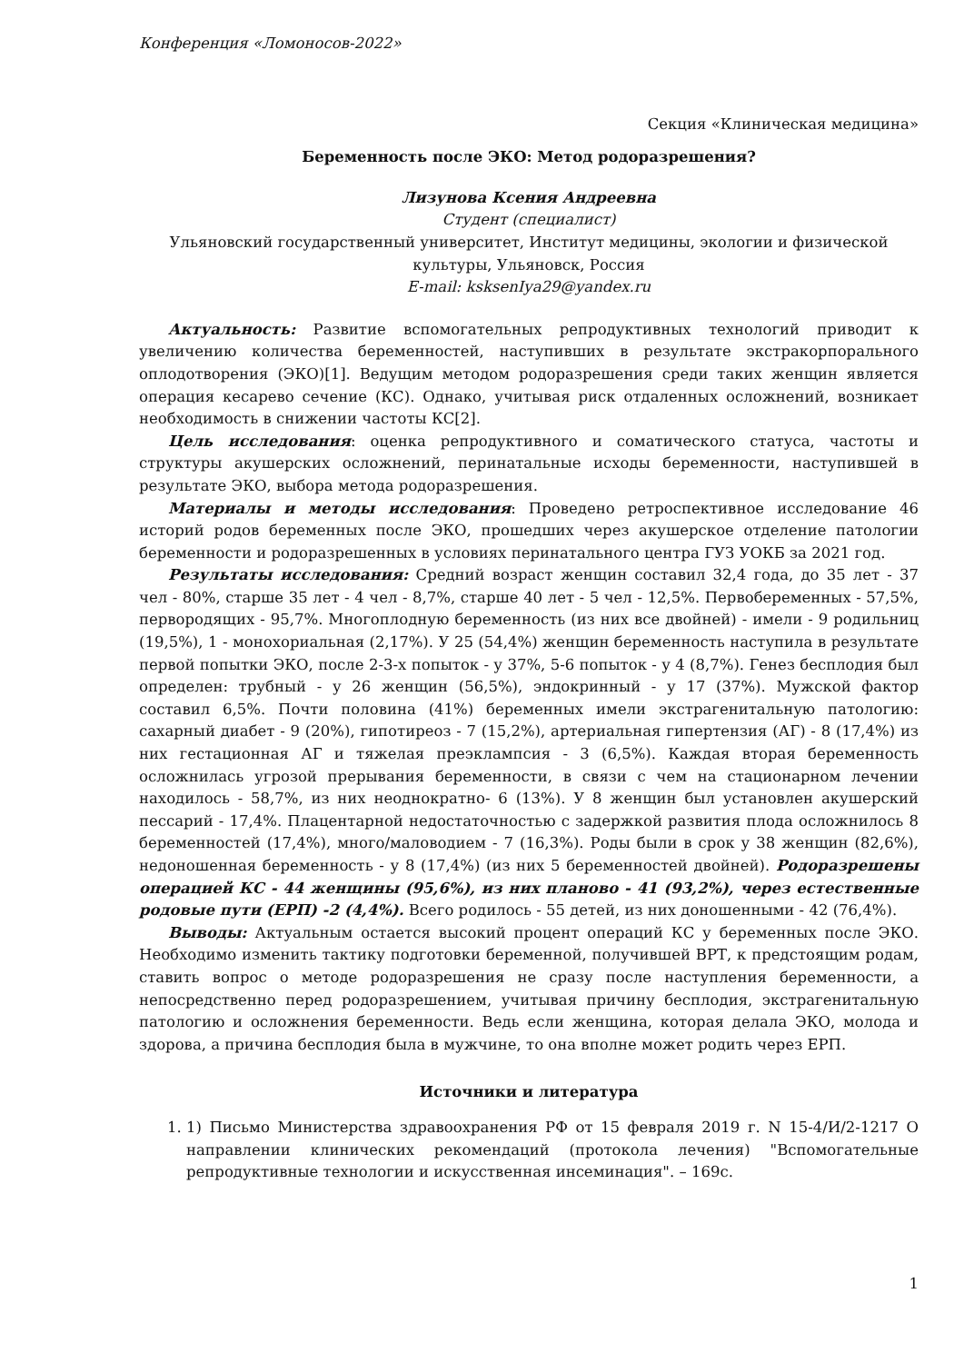Конференция «Ломоносов-2022»
Секция «Клиническая медицина»
Беременность после ЭКО: Метод родоразрешения?
Лизунова Ксения Андреевна
Студент (специалист)
Ульяновский государственный университет, Институт медицины, экологии и физической культуры, Ульяновск, Россия
E-mail: ksksenIya29@yandex.ru
Актуальность: Развитие вспомогательных репродуктивных технологий приводит к увеличению количества беременностей, наступивших в результате экстракорпорального оплодотворения (ЭКО)[1]. Ведущим методом родоразрешения среди таких женщин является операция кесарево сечение (КС). Однако, учитывая риск отдаленных осложнений, возникает необходимость в снижении частоты КС[2].
Цель исследования: оценка репродуктивного и соматического статуса, частоты и структуры акушерских осложнений, перинатальные исходы беременности, наступившей в результате ЭКО, выбора метода родоразрешения.
Материалы и методы исследования: Проведено ретроспективное исследование 46 историй родов беременных после ЭКО, прошедших через акушерское отделение патологии беременности и родоразрешенных в условиях перинатального центра ГУЗ УОКБ за 2021 год.
Результаты исследования: Средний возраст женщин составил 32,4 года, до 35 лет - 37 чел - 80%, старше 35 лет - 4 чел - 8,7%, старше 40 лет - 5 чел - 12,5%. Первобеременных - 57,5%, первородящих - 95,7%. Многоплодную беременность (из них все двойней) - имели - 9 родильниц (19,5%), 1 - монохориальная (2,17%). У 25 (54,4%) женщин беременность наступила в результате первой попытки ЭКО, после 2-3-х попыток - у 37%, 5-6 попыток - у 4 (8,7%). Генез бесплодия был определен: трубный - у 26 женщин (56,5%), эндокринный - у 17 (37%). Мужской фактор составил 6,5%. Почти половина (41%) беременных имели экстрагенитальную патологию: сахарный диабет - 9 (20%), гипотиреоз - 7 (15,2%), артериальная гипертензия (АГ) - 8 (17,4%) из них гестационная АГ и тяжелая преэклампсия - 3 (6,5%). Каждая вторая беременность осложнилась угрозой прерывания беременности, в связи с чем на стационарном лечении находилось - 58,7%, из них неоднократно- 6 (13%). У 8 женщин был установлен акушерский пессарий - 17,4%. Плацентарной недостаточностью с задержкой развития плода осложнилось 8 беременностей (17,4%), много/маловодием - 7 (16,3%). Роды были в срок у 38 женщин (82,6%), недоношенная беременность - у 8 (17,4%) (из них 5 беременностей двойней). Родоразрешены операцией КС - 44 женщины (95,6%), из них планово - 41 (93,2%), через естественные родовые пути (ЕРП) -2 (4,4%). Всего родилось - 55 детей, из них доношенными - 42 (76,4%).
Выводы: Актуальным остается высокий процент операций КС у беременных после ЭКО. Необходимо изменить тактику подготовки беременной, получившей ВРТ, к предстоящим родам, ставить вопрос о методе родоразрешения не сразу после наступления беременности, а непосредственно перед родоразрешением, учитывая причину бесплодия, экстрагенитальную патологию и осложнения беременности. Ведь если женщина, которая делала ЭКО, молода и здорова, а причина бесплодия была в мужчине, то она вполне может родить через ЕРП.
Источники и литература
1. 1) Письмо Министерства здравоохранения РФ от 15 февраля 2019 г. N 15-4/И/2-1217 О направлении клинических рекомендаций (протокола лечения) "Вспомогательные репродуктивные технологии и искусственная инсеминация". – 169с.
1